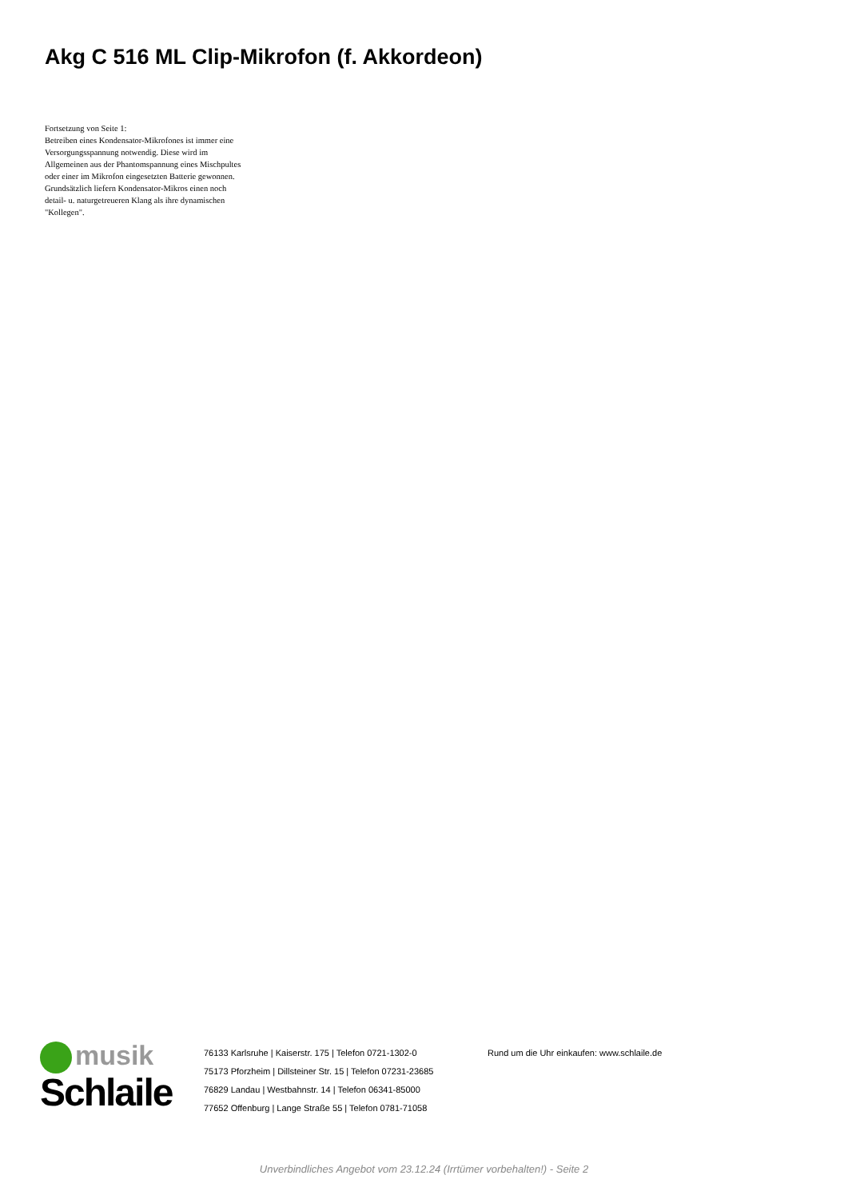Akg C 516 ML Clip-Mikrofon (f. Akkordeon)
Fortsetzung von Seite 1:
Betreiben eines Kondensator-Mikrofones ist immer eine Versorgungsspannung notwendig. Diese wird im Allgemeinen aus der Phantomspannung eines Mischpultes oder einer im Mikrofon eingesetzten Batterie gewonnen. Grundsätzlich liefern Kondensator-Mikros einen noch detail- u. naturgetreueren Klang als ihre dynamischen "Kollegen".
musik
Schlaile
76133 Karlsruhe | Kaiserstr. 175 | Telefon 0721-1302-0
75173 Pforzheim | Dillsteiner Str. 15 | Telefon 07231-23685
76829 Landau | Westbahnstr. 14 | Telefon 06341-85000
77652 Offenburg | Lange Straße 55 | Telefon 0781-71058
Rund um die Uhr einkaufen: www.schlaile.de
Unverbindliches Angebot vom 23.12.24 (Irrtümer vorbehalten!) - Seite 2